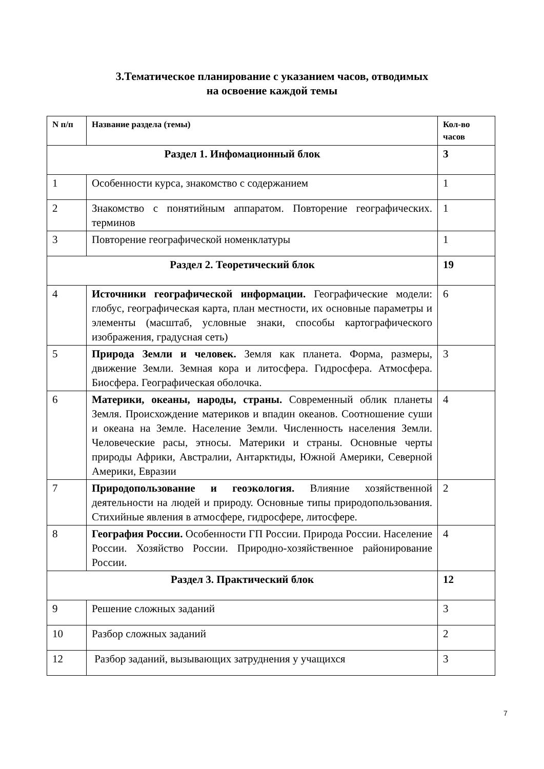3.Тематическое планирование с указанием часов, отводимых
на освоение каждой темы
| N п/п | Название раздела (темы) | Кол-во часов |
| --- | --- | --- |
| Раздел 1. Инфомационный блок | | 3 |
| 1 | Особенности курса, знакомство с содержанием | 1 |
| 2 | Знакомство с понятийным аппаратом. Повторение географических. терминов | 1 |
| 3 | Повторение географической номенклатуры | 1 |
| Раздел 2. Теоретический блок | | 19 |
| 4 | Источники географической информации. Географические модели: глобус, географическая карта, план местности, их основные параметры и элементы (масштаб, условные знаки, способы картографического изображения, градусная сеть) | 6 |
| 5 | Природа Земли и человек. Земля как планета. Форма, размеры, движение Земли. Земная кора и литосфера. Гидросфера. Атмосфера. Биосфера. Географическая оболочка. | 3 |
| 6 | Материки, океаны, народы, страны. Современный облик планеты Земля. Происхождение материков и впадин океанов. Соотношение суши и океана на Земле. Население Земли. Численность населения Земли. Человеческие расы, этносы. Материки и страны. Основные черты природы Африки, Австралии, Антарктиды, Южной Америки, Северной Америки, Евразии | 4 |
| 7 | Природопользование и геоэкология. Влияние хозяйственной деятельности на людей и природу. Основные типы природопользования. Стихийные явления в атмосфере, гидросфере, литосфере. | 2 |
| 8 | География России. Особенности ГП России. Природа России. Население России. Хозяйство России. Природно-хозяйственное районирование России. | 4 |
| Раздел 3. Практический блок | | 12 |
| 9 | Решение сложных заданий | 3 |
| 10 | Разбор сложных заданий | 2 |
| 12 | Разбор заданий, вызывающих затруднения у учащихся | 3 |
7